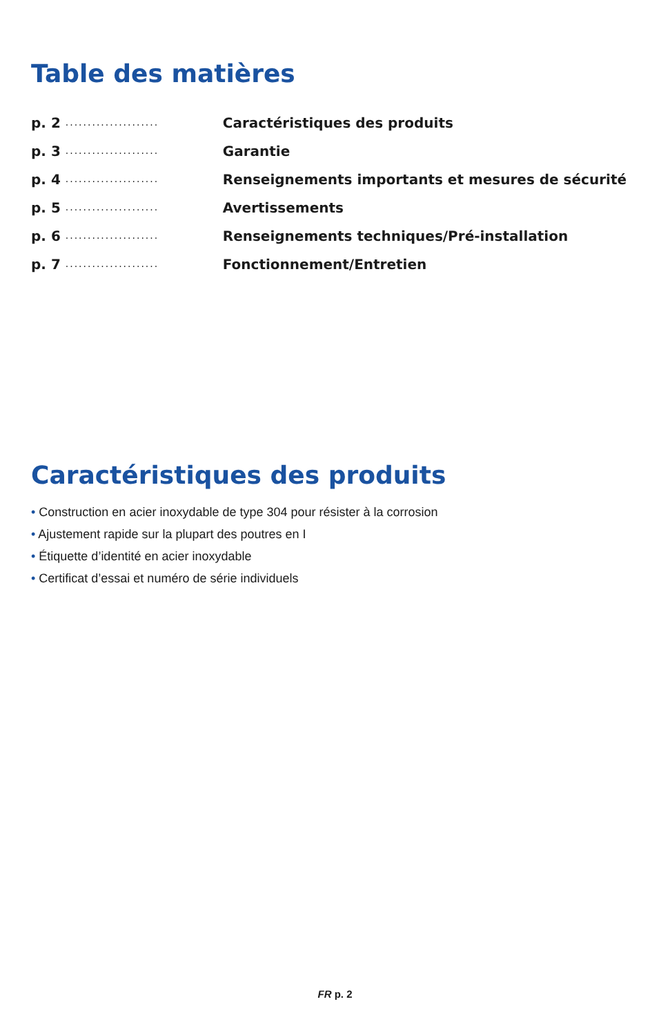Table des matières
p. 2 ..................... Caractéristiques des produits
p. 3 ..................... Garantie
p. 4 ..................... Renseignements importants et mesures de sécurité
p. 5 ..................... Avertissements
p. 6 ..................... Renseignements techniques/Pré-installation
p. 7 ..................... Fonctionnement/Entretien
Caractéristiques des produits
• Construction en acier inoxydable de type 304 pour résister à la corrosion
• Ajustement rapide sur la plupart des poutres en I
• Étiquette d’identité en acier inoxydable
• Certificat d’essai et numéro de série individuels
FR p. 2